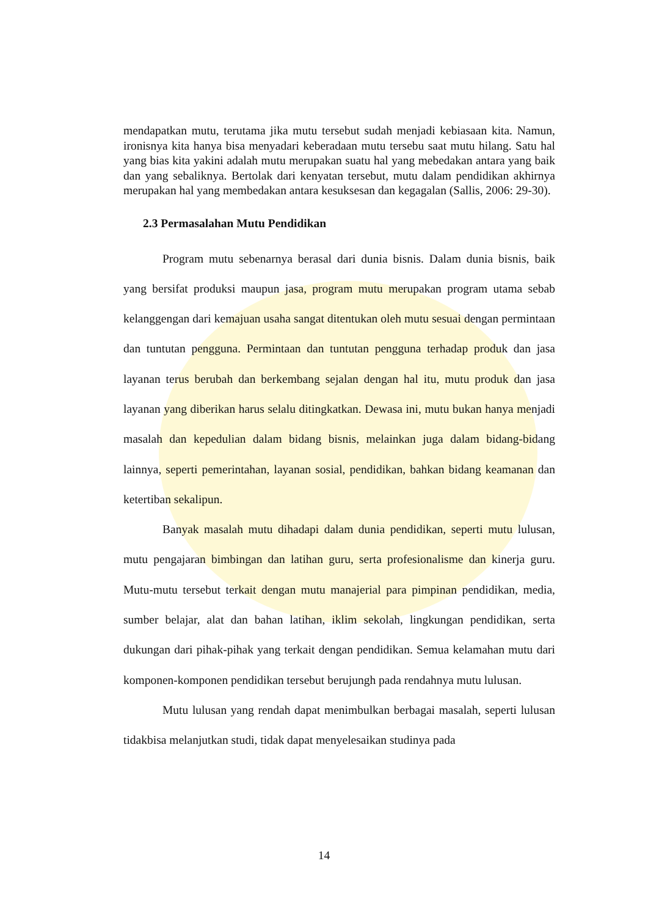mendapatkan mutu, terutama jika mutu tersebut sudah menjadi kebiasaan kita. Namun, ironisnya kita hanya bisa menyadari keberadaan mutu tersebu saat mutu hilang. Satu hal yang bias kita yakini adalah mutu merupakan suatu hal yang mebedakan antara yang baik dan yang sebaliknya. Bertolak dari kenyatan tersebut, mutu dalam pendidikan akhirnya merupakan hal yang membedakan antara kesuksesan dan kegagalan (Sallis, 2006: 29-30).
2.3 Permasalahan Mutu Pendidikan
Program mutu sebenarnya berasal dari dunia bisnis. Dalam dunia bisnis, baik yang bersifat produksi maupun jasa, program mutu merupakan program utama sebab kelanggengan dari kemajuan usaha sangat ditentukan oleh mutu sesuai dengan permintaan dan tuntutan pengguna. Permintaan dan tuntutan pengguna terhadap produk dan jasa layanan terus berubah dan berkembang sejalan dengan hal itu, mutu produk dan jasa layanan yang diberikan harus selalu ditingkatkan. Dewasa ini, mutu bukan hanya menjadi masalah dan kepedulian dalam bidang bisnis, melainkan juga dalam bidang-bidang lainnya, seperti pemerintahan, layanan sosial, pendidikan, bahkan bidang keamanan dan ketertiban sekalipun.
Banyak masalah mutu dihadapi dalam dunia pendidikan, seperti mutu lulusan, mutu pengajaran bimbingan dan latihan guru, serta profesionalisme dan kinerja guru. Mutu-mutu tersebut terkait dengan mutu manajerial para pimpinan pendidikan, media, sumber belajar, alat dan bahan latihan, iklim sekolah, lingkungan pendidikan, serta dukungan dari pihak-pihak yang terkait dengan pendidikan. Semua kelamahan mutu dari komponen-komponen pendidikan tersebut berujungh pada rendahnya mutu lulusan.
Mutu lulusan yang rendah dapat menimbulkan berbagai masalah, seperti lulusan tidakbisa melanjutkan studi, tidak dapat menyelesaikan studinya pada
14